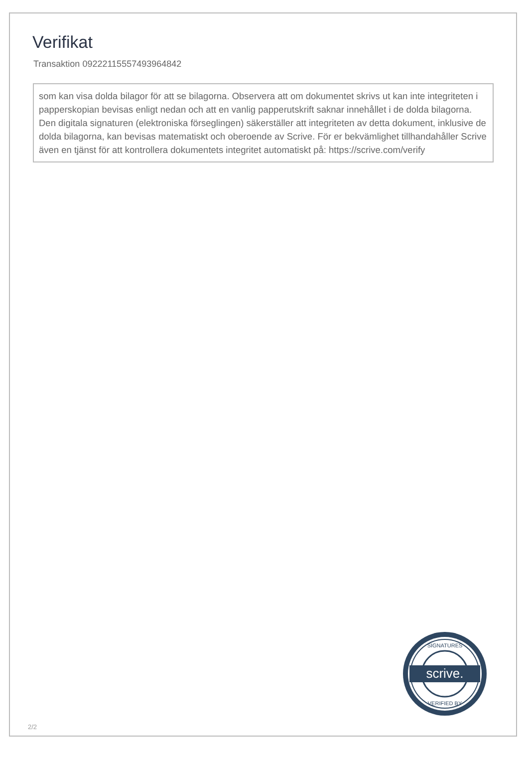Verifikat
Transaktion 09222115557493964842
som kan visa dolda bilagor för att se bilagorna. Observera att om dokumentet skrivs ut kan inte integriteten i papperskopian bevisas enligt nedan och att en vanlig papperutskrift saknar innehållet i de dolda bilagorna. Den digitala signaturen (elektroniska förseglingen) säkerställer att integriteten av detta dokument, inklusive de dolda bilagorna, kan bevisas matematiskt och oberoende av Scrive. För er bekvämlighet tillhandahåller Scrive även en tjänst för att kontrollera dokumentets integritet automatiskt på: https://scrive.com/verify
scrive.
SIGNATURES
VERIFIED BY
2/2